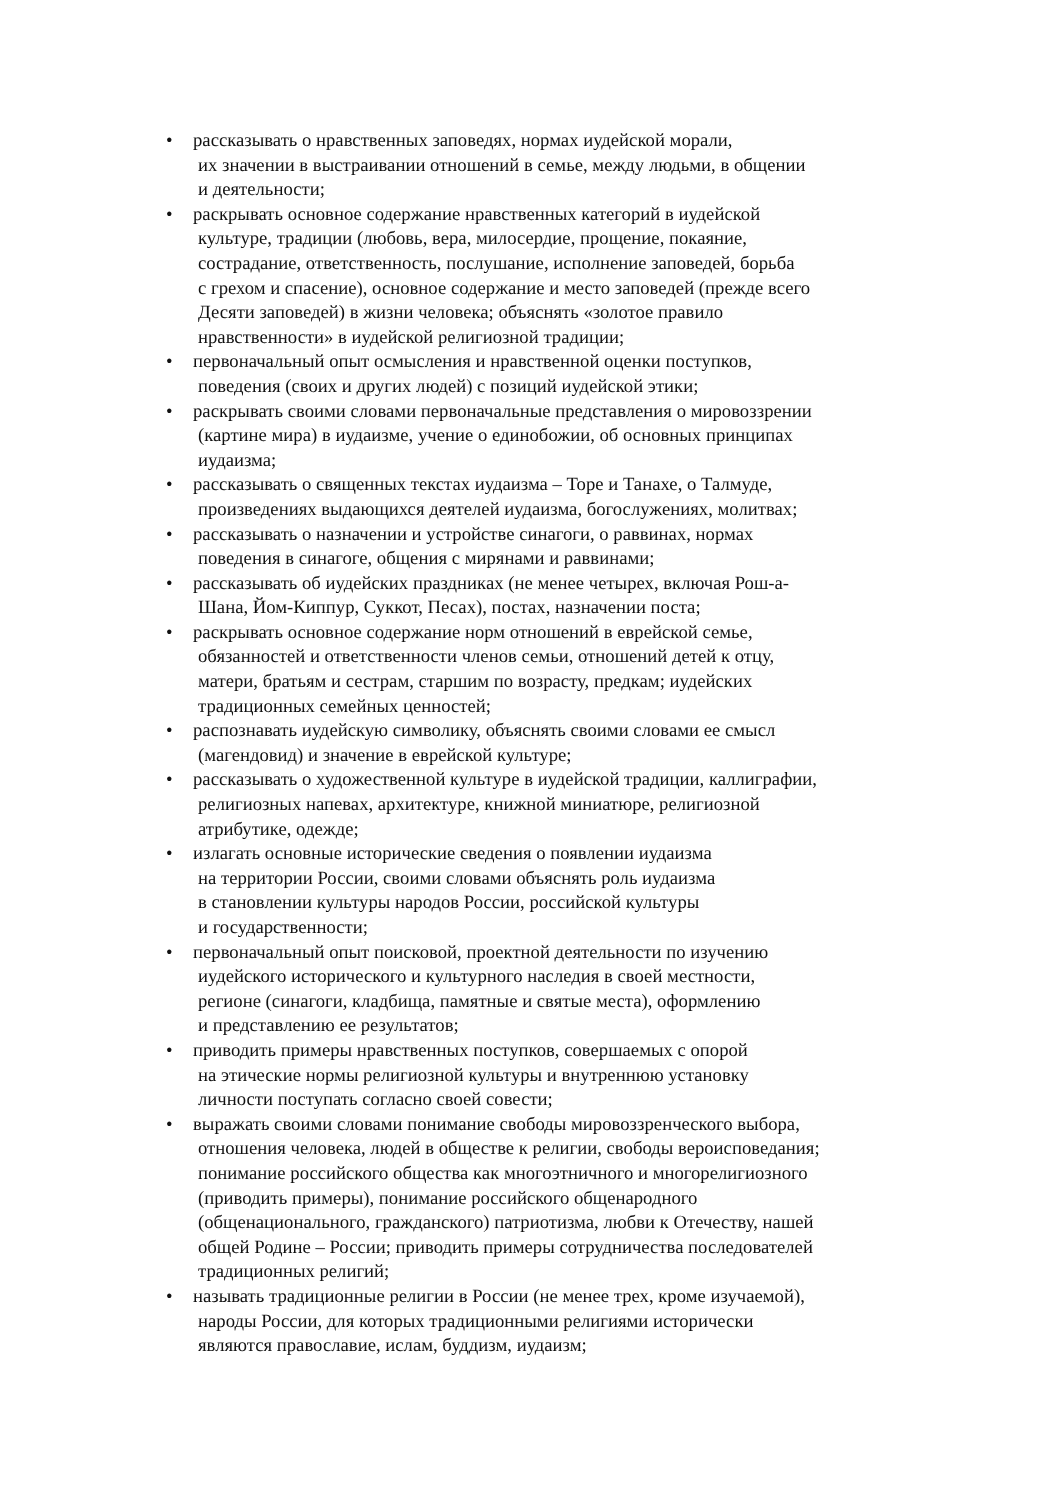•
рассказывать о нравственных заповедях, нормах иудейской морали,
их значении в выстраивании отношений в семье, между людьми, в общении
и деятельности;
•
раскрывать основное содержание нравственных категорий в иудейской
культуре, традиции (любовь, вера, милосердие, прощение, покаяние,
сострадание, ответственность, послушание, исполнение заповедей, борьба
с грехом и спасение), основное содержание и место заповедей (прежде всего
Десяти заповедей) в жизни человека; объяснять «золотое правило
нравственности» в иудейской религиозной традиции;
•
первоначальный опыт осмысления и нравственной оценки поступков,
поведения (своих и других людей) с позиций иудейской этики;
•
раскрывать своими словами первоначальные представления о мировоззрении
(картине мира) в иудаизме, учение о единобожии, об основных принципах
иудаизма;
•
рассказывать о священных текстах иудаизма – Торе и Танахе, о Талмуде,
произведениях выдающихся деятелей иудаизма, богослужениях, молитвах;
•
рассказывать о назначении и устройстве синагоги, о раввинах, нормах
поведения в синагоге, общения с мирянами и раввинами;
•
рассказывать об иудейских праздниках (не менее четырех, включая Рош-а-
Шана, Йом-Киппур, Суккот, Песах), постах, назначении поста;
•
раскрывать основное содержание норм отношений в еврейской семье,
обязанностей и ответственности членов семьи, отношений детей к отцу,
матери, братьям и сестрам, старшим по возрасту, предкам; иудейских
традиционных семейных ценностей;
•
распознавать иудейскую символику, объяснять своими словами ее смысл
(магендовид) и значение в еврейской культуре;
•
рассказывать о художественной культуре в иудейской традиции, каллиграфии,
религиозных напевах, архитектуре, книжной миниатюре, религиозной
атрибутике, одежде;
•
излагать основные исторические сведения о появлении иудаизма
на территории России, своими словами объяснять роль иудаизма
в становлении культуры народов России, российской культуры
и государственности;
•
первоначальный опыт поисковой, проектной деятельности по изучению
иудейского исторического и культурного наследия в своей местности,
регионе (синагоги, кладбища, памятные и святые места), оформлению
и представлению ее результатов;
•
приводить примеры нравственных поступков, совершаемых с опорой
на этические нормы религиозной культуры и внутреннюю установку
личности поступать согласно своей совести;
•
выражать своими словами понимание свободы мировоззренческого выбора,
отношения человека, людей в обществе к религии, свободы вероисповедания;
понимание российского общества как многоэтничного и многорелигиозного
(приводить примеры), понимание российского общенародного
(общенационального, гражданского) патриотизма, любви к Отечеству, нашей
общей Родине – России; приводить примеры сотрудничества последователей
традиционных религий;
•
называть традиционные религии в России (не менее трех, кроме изучаемой),
народы России, для которых традиционными религиями исторически
являются православие, ислам, буддизм, иудаизм;